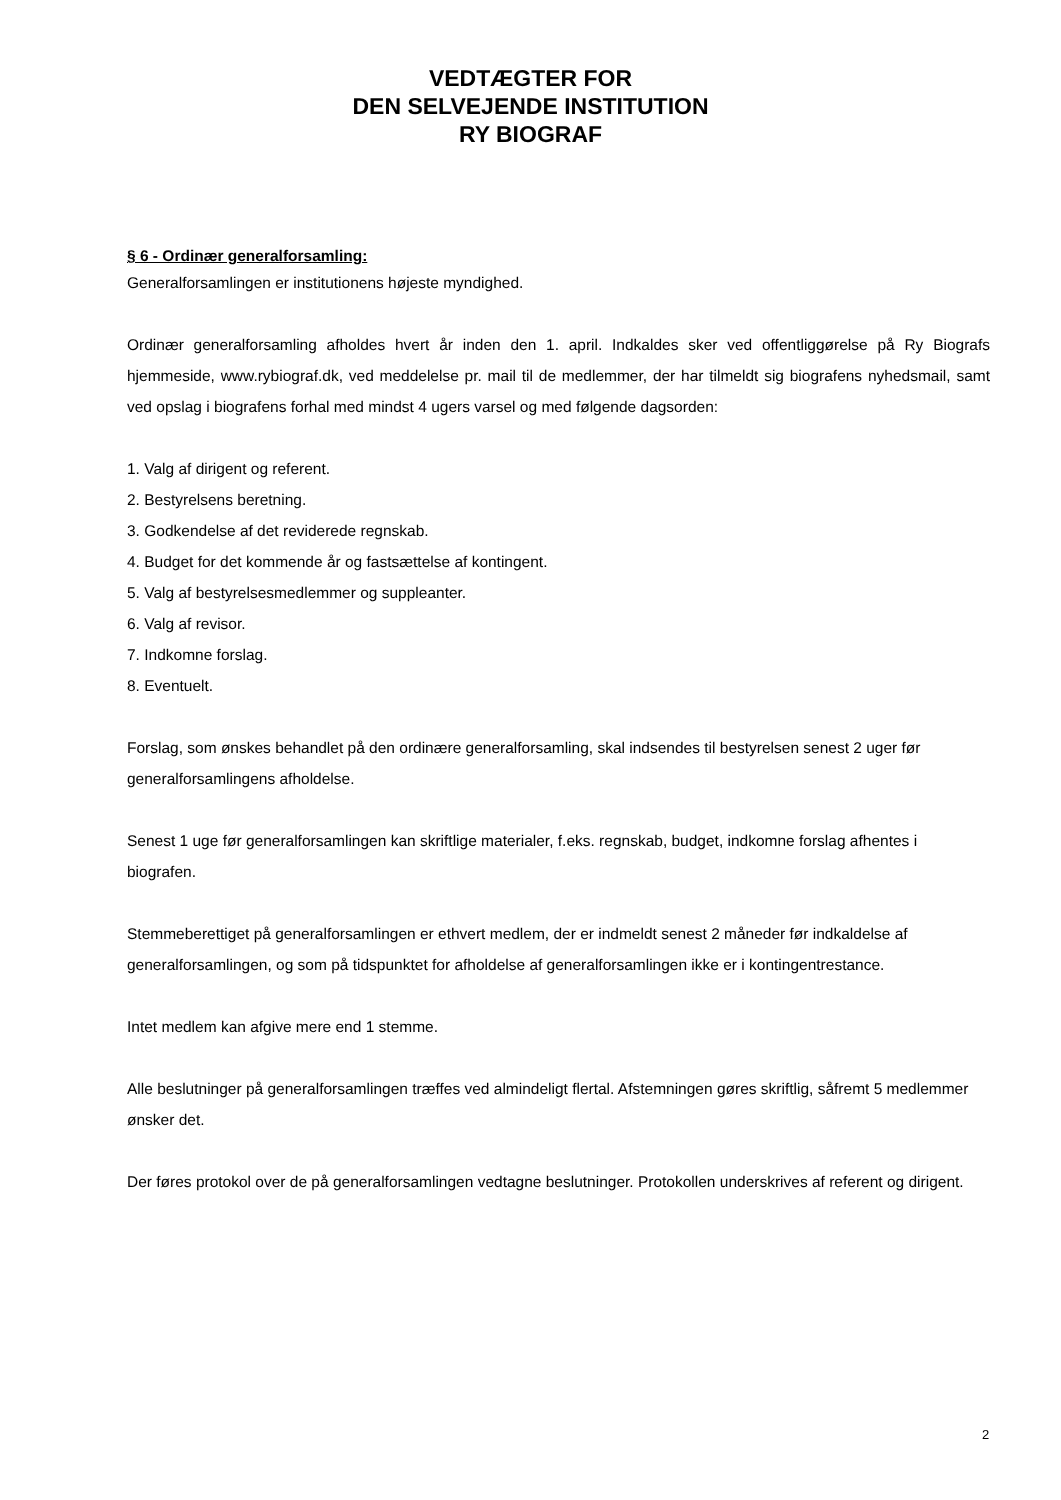VEDTÆGTER FOR
DEN SELVEJENDE INSTITUTION
RY BIOGRAF
§ 6 - Ordinær generalforsamling:
Generalforsamlingen er institutionens højeste myndighed.
Ordinær generalforsamling afholdes hvert år inden den 1. april. Indkaldes sker ved offentliggørelse på Ry Biografs hjemmeside, www.rybiograf.dk, ved meddelelse pr. mail til de medlemmer, der har tilmeldt sig biografens nyhedsmail, samt ved opslag i biografens forhal med mindst 4 ugers varsel og med følgende dagsorden:
1. Valg af dirigent og referent.
2. Bestyrelsens beretning.
3. Godkendelse af det reviderede regnskab.
4. Budget for det kommende år og fastsættelse af kontingent.
5. Valg af bestyrelsesmedlemmer og suppleanter.
6. Valg af revisor.
7. Indkomne forslag.
8. Eventuelt.
Forslag, som ønskes behandlet på den ordinære generalforsamling, skal indsendes til bestyrelsen senest 2 uger før generalforsamlingens afholdelse.
Senest 1 uge før generalforsamlingen kan skriftlige materialer, f.eks. regnskab, budget, indkomne forslag afhentes i biografen.
Stemmeberettiget på generalforsamlingen er ethvert medlem, der er indmeldt senest 2 måneder før indkaldelse af generalforsamlingen, og som på tidspunktet for afholdelse af generalforsamlingen ikke er i kontingentrestance.
Intet medlem kan afgive mere end 1 stemme.
Alle beslutninger på generalforsamlingen træffes ved almindeligt flertal. Afstemningen gøres skriftlig, såfremt 5 medlemmer ønsker det.
Der føres protokol over de på generalforsamlingen vedtagne beslutninger. Protokollen underskrives af referent og dirigent.
2